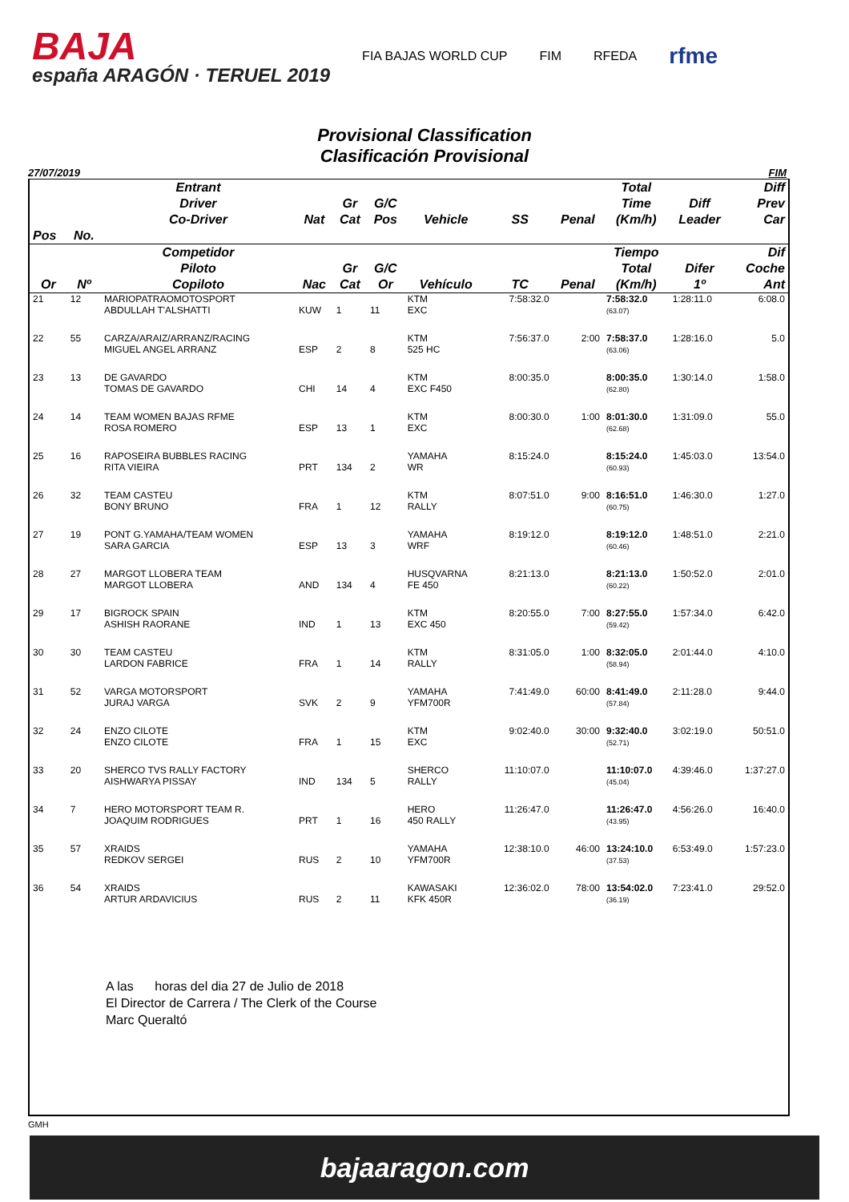BAJA
españa ARAGÓN · TERUEL 2019
FIA BAJAS WORLD CUP FIM RFEDA
rfme
Provisional Classification
Clasificación Provisional
27/07/2019 FIM
| | | Entrant Driver Co-Driver | Nat | Gr Cat | G/C Pos | Vehicle | SS | Penal | Total Time (Km/h) | Diff Leader | Diff Prev Car |
| --- | --- | --- | --- | --- | --- | --- | --- | --- | --- | --- | --- |
| Pos | No. | | | | | | | | | | |
| Or | Nº | Competidor Piloto Copiloto | Nac | Gr Cat | G/C Or | Vehículo | TC | Penal | Tiempo Total (Km/h) | Difer 1º | Dif Coche Ant |
| 21 | 12 | MARIOPATRAOMOTOSPORT ABDULLAH T'ALSHATTI | KUW | 1 | 11 | KTM EXC | 7:58:32.0 | | 7:58:32.0 (63.07) | 1:28:11.0 | 6:08.0 |
| 22 | 55 | CARZA/ARAIZ/ARRANZ/RACING MIGUEL ANGEL ARRANZ | ESP | 2 | 8 | KTM 525 HC | 7:56:37.0 | 2:00 | 7:58:37.0 (63.06) | 1:28:16.0 | 5.0 |
| 23 | 13 | DE GAVARDO TOMAS DE GAVARDO | CHI | 14 | 4 | KTM EXC F450 | 8:00:35.0 | | 8:00:35.0 (62.80) | 1:30:14.0 | 1:58.0 |
| 24 | 14 | TEAM WOMEN BAJAS RFME ROSA ROMERO | ESP | 13 | 1 | KTM EXC | 8:00:30.0 | 1:00 | 8:01:30.0 (62.68) | 1:31:09.0 | 55.0 |
| 25 | 16 | RAPOSEIRA BUBBLES RACING RITA VIEIRA | PRT | 134 | 2 | YAMAHA WR | 8:15:24.0 | | 8:15:24.0 (60.93) | 1:45:03.0 | 13:54.0 |
| 26 | 32 | TEAM CASTEU BONY BRUNO | FRA | 1 | 12 | KTM RALLY | 8:07:51.0 | 9:00 | 8:16:51.0 (60.75) | 1:46:30.0 | 1:27.0 |
| 27 | 19 | PONT G.YAMAHA/TEAM WOMEN SARA GARCIA | ESP | 13 | 3 | YAMAHA WRF | 8:19:12.0 | | 8:19:12.0 (60.46) | 1:48:51.0 | 2:21.0 |
| 28 | 27 | MARGOT LLOBERA TEAM MARGOT LLOBERA | AND | 134 | 4 | HUSQVARNA FE 450 | 8:21:13.0 | | 8:21:13.0 (60.22) | 1:50:52.0 | 2:01.0 |
| 29 | 17 | BIGROCK SPAIN ASHISH RAORANE | IND | 1 | 13 | KTM EXC 450 | 8:20:55.0 | 7:00 | 8:27:55.0 (59.42) | 1:57:34.0 | 6:42.0 |
| 30 | 30 | TEAM CASTEU LARDON FABRICE | FRA | 1 | 14 | KTM RALLY | 8:31:05.0 | 1:00 | 8:32:05.0 (58.94) | 2:01:44.0 | 4:10.0 |
| 31 | 52 | VARGA MOTORSPORT JURAJ VARGA | SVK | 2 | 9 | YAMAHA YFM700R | 7:41:49.0 | 60:00 | 8:41:49.0 (57.84) | 2:11:28.0 | 9:44.0 |
| 32 | 24 | ENZO CILOTE ENZO CILOTE | FRA | 1 | 15 | KTM EXC | 9:02:40.0 | 30:00 | 9:32:40.0 (52.71) | 3:02:19.0 | 50:51.0 |
| 33 | 20 | SHERCO TVS RALLY FACTORY AISHWARYA PISSAY | IND | 134 | 5 | SHERCO RALLY | 11:10:07.0 | | 11:10:07.0 (45.04) | 4:39:46.0 | 1:37:27.0 |
| 34 | 7 | HERO MOTORSPORT TEAM R. JOAQUIM RODRIGUES | PRT | 1 | 16 | HERO 450 RALLY | 11:26:47.0 | | 11:26:47.0 (43.95) | 4:56:26.0 | 16:40.0 |
| 35 | 57 | XRAIDS REDKOV SERGEI | RUS | 2 | 10 | YAMAHA YFM700R | 12:38:10.0 | 46:00 | 13:24:10.0 (37.53) | 6:53:49.0 | 1:57:23.0 |
| 36 | 54 | XRAIDS ARTUR ARDAVICIUS | RUS | 2 | 11 | KAWASAKI KFK 450R | 12:36:02.0 | 78:00 | 13:54:02.0 (36.19) | 7:23:41.0 | 29:52.0 |
A las horas del dia 27 de Julio de 2018
El Director de Carrera / The Clerk of the Course
Marc Queraltó
GMH
bajaaragon.com